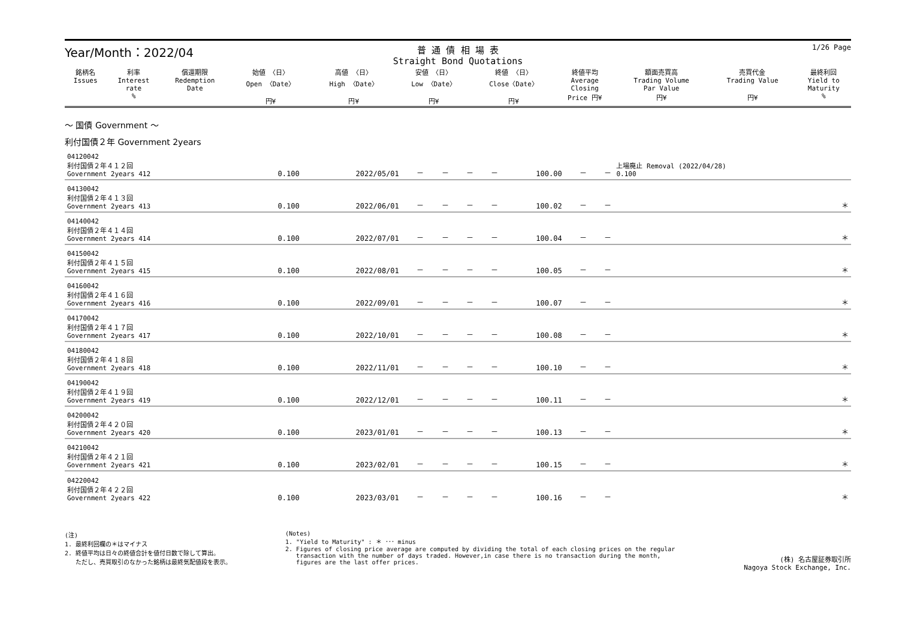Year/Month：2022/04
普 通 債 相 場 表
Straight Bond Quotations
1/26 Page
| 銘柄名 Issues | 利率 Interest rate % | 償還期限 Redemption Date | 始値 〈日〉 Open 〈Date〉 円¥ | 高値 〈日〉 High 〈Date〉 円¥ | 安値 〈日〉 Low 〈Date〉 円¥ | 終値 〈日〉 Close〈Date〉 円¥ | 終値平均 Average Closing Price 円¥ | 額面売買高 Trading Volume Par Value 円¥ | 売買代金 Trading Value 円¥ | 最終利回 Yield to Maturity % |
| --- | --- | --- | --- | --- | --- | --- | --- | --- | --- | --- |
～ 国債 Government ～
利付国債２年 Government 2years
| 04120042 利付国債２年４１２回 Government 2years 412 | 0.100 | 2022/05/01 | － | － | － | － | 100.00 | － | － | 上場廃止 Removal (2022/04/28) 0.100 |
| 04130042 利付国債２年４１３回 Government 2years 413 | 0.100 | 2022/06/01 | － | － | － | － | 100.02 | － | － | ＊ |
| 04140042 利付国債２年４１４回 Government 2years 414 | 0.100 | 2022/07/01 | － | － | － | － | 100.04 | － | － | ＊ |
| 04150042 利付国債２年４１５回 Government 2years 415 | 0.100 | 2022/08/01 | － | － | － | － | 100.05 | － | － | ＊ |
| 04160042 利付国債２年４１６回 Government 2years 416 | 0.100 | 2022/09/01 | － | － | － | － | 100.07 | － | － | ＊ |
| 04170042 利付国債２年４１７回 Government 2years 417 | 0.100 | 2022/10/01 | － | － | － | － | 100.08 | － | － | ＊ |
| 04180042 利付国債２年４１８回 Government 2years 418 | 0.100 | 2022/11/01 | － | － | － | － | 100.10 | － | － | ＊ |
| 04190042 利付国債２年４１９回 Government 2years 419 | 0.100 | 2022/12/01 | － | － | － | － | 100.11 | － | － | ＊ |
| 04200042 利付国債２年４２０回 Government 2years 420 | 0.100 | 2023/01/01 | － | － | － | － | 100.13 | － | － | ＊ |
| 04210042 利付国債２年４２１回 Government 2years 421 | 0.100 | 2023/02/01 | － | － | － | － | 100.15 | － | － | ＊ |
| 04220042 利付国債２年４２２回 Government 2years 422 | 0.100 | 2023/03/01 | － | － | － | － | 100.16 | － | － | ＊ |
(注)
1. 最終利回欄の＊はマイナス
2. 終値平均は日々の終値合計を値付日数で除して算出。
ただし、売買取引のなかった銘柄は最終気配値段を表示。
(Notes)
1. "Yield to Maturity" : ＊ ･･･ minus
2. Figures of closing price average are computed by dividing the total of each closing prices on the regular
transaction with the number of days traded. However,in case there is no transaction during the month,
figures are the last offer prices.
(株) 名古屋証券取引所
Nagoya Stock Exchange, Inc.